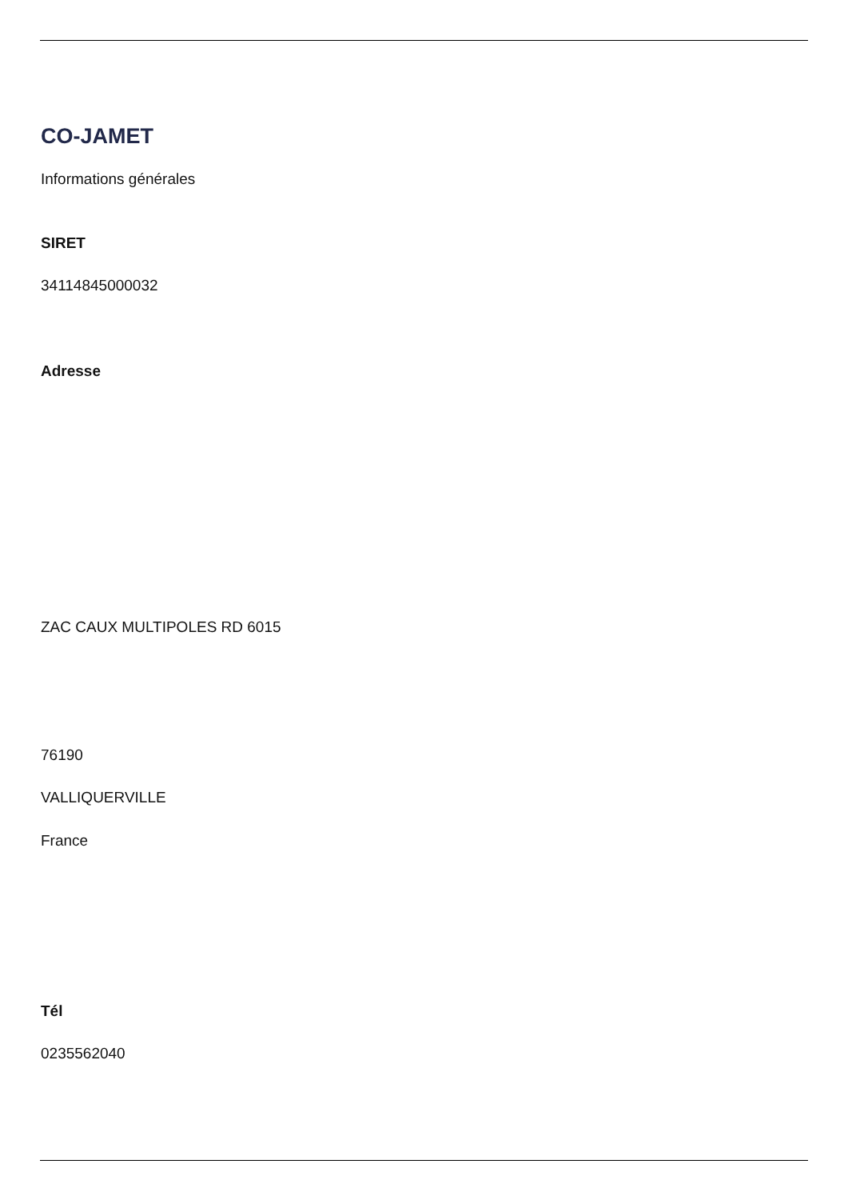CO-JAMET
Informations générales
SIRET
34114845000032
Adresse
ZAC CAUX MULTIPOLES RD 6015
76190
VALLIQUERVILLE
France
Tél
0235562040